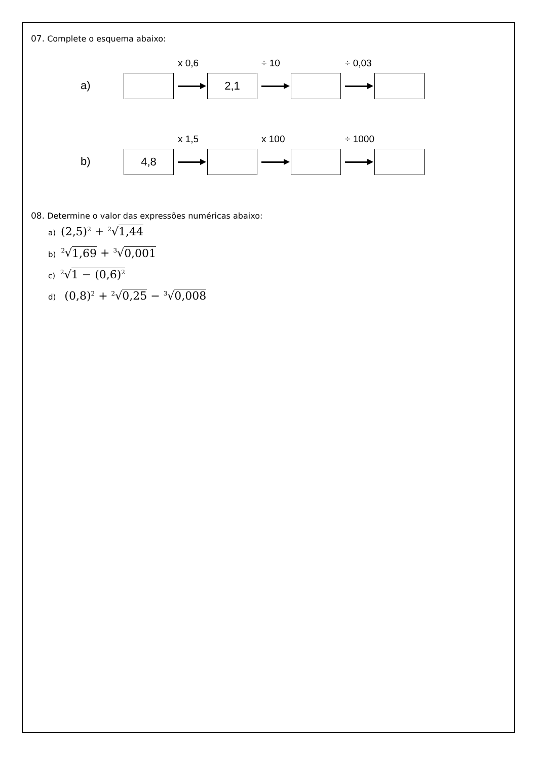07. Complete o esquema abaixo:
a)
x 0,6
2,1
÷ 10
÷ 0,03
b)
4,8
x 1,5
x 100
÷ 1000
08. Determine o valor das expressões numéricas abaixo:
a) (2,5)<sup>2</sup> + <sup>2</sup>√1,44
b)<sup>2</sup>√1,69 + <sup>3</sup>√0,001
c)<sup>2</sup>√1 − (0,6)<sup>2</sup>
d) (0,8)<sup>2</sup> + <sup>2</sup>√0,25 − <sup>3</sup>√0,008